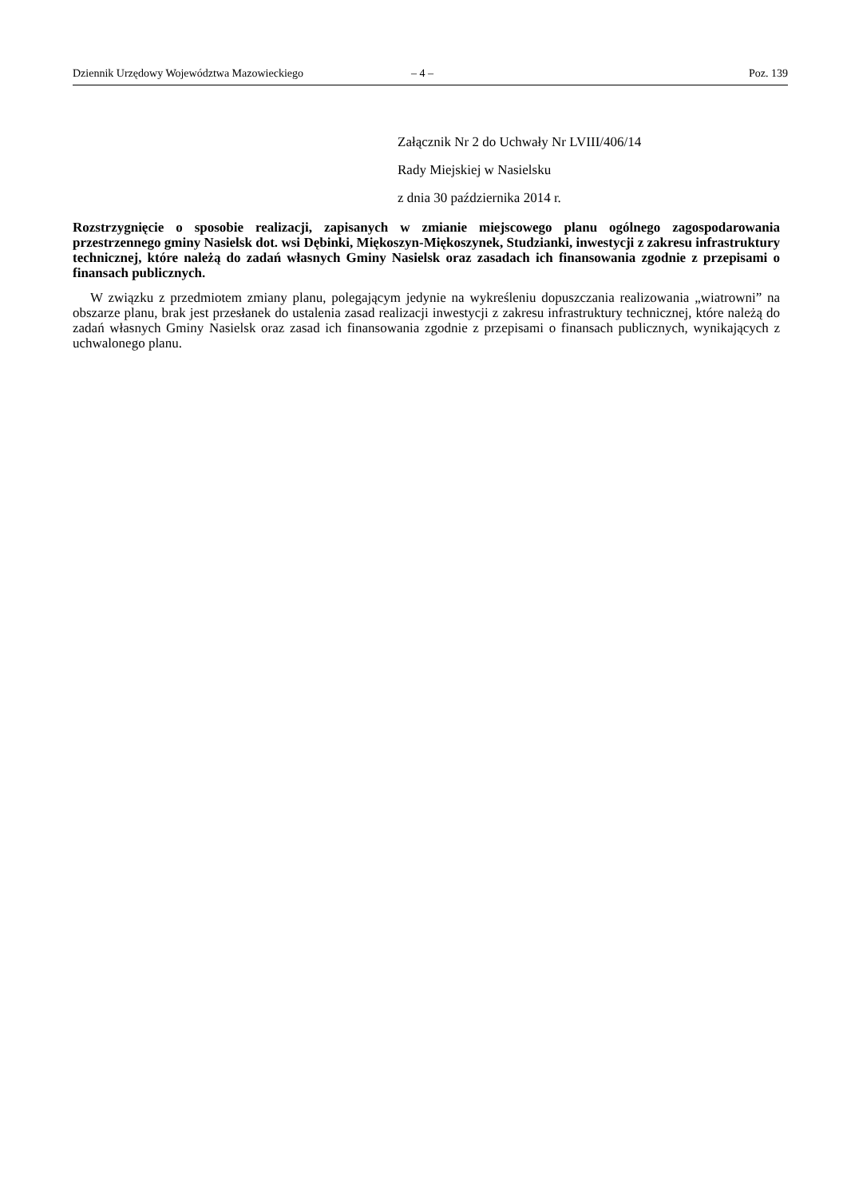Dziennik Urzędowy Województwa Mazowieckiego – 4 – Poz. 139
Załącznik Nr 2 do Uchwały Nr LVIII/406/14
Rady Miejskiej w Nasielsku
z dnia 30 października 2014 r.
Rozstrzygnięcie o sposobie realizacji, zapisanych w zmianie miejscowego planu ogólnego zagospodarowania przestrzennego gminy Nasielsk dot. wsi Dębinki, Miękoszyn-Miękoszynek, Studzianki, inwestycji z zakresu infrastruktury technicznej, które należą do zadań własnych Gminy Nasielsk oraz zasadach ich finansowania zgodnie z przepisami o finansach publicznych.
W związku z przedmiotem zmiany planu, polegającym jedynie na wykreśleniu dopuszczania realizowania „wiatrowni” na obszarze planu, brak jest przesłanek do ustalenia zasad realizacji inwestycji z zakresu infrastruktury technicznej, które należą do zadań własnych Gminy Nasielsk oraz zasad ich finansowania zgodnie z przepisami o finansach publicznych, wynikających z uchwalonego planu.